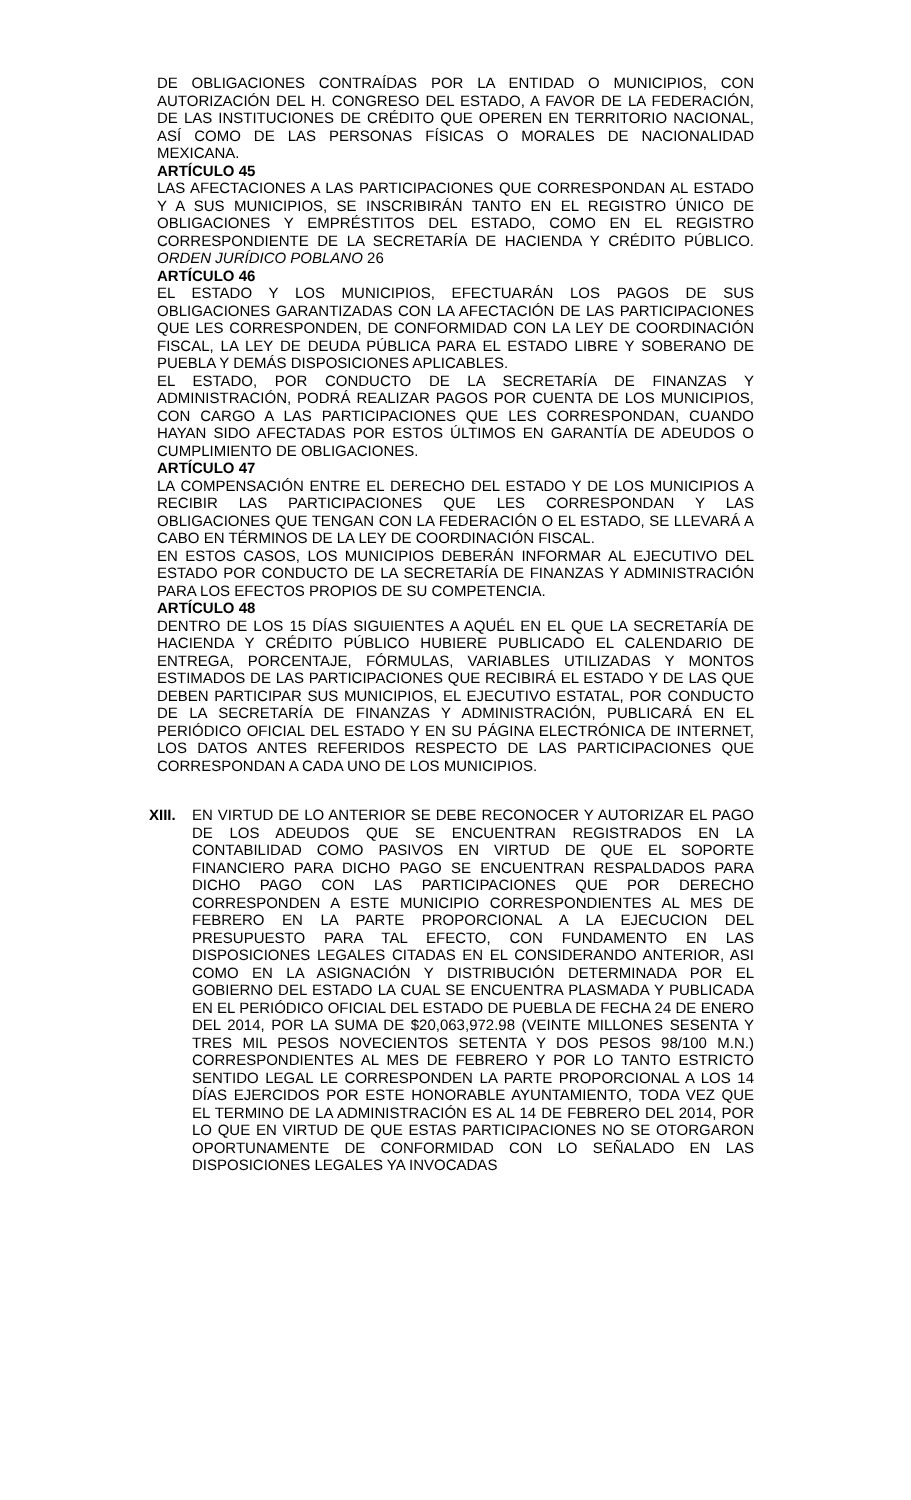DE OBLIGACIONES CONTRAÍDAS POR LA ENTIDAD O MUNICIPIOS, CON AUTORIZACIÓN DEL H. CONGRESO DEL ESTADO, A FAVOR DE LA FEDERACIÓN, DE LAS INSTITUCIONES DE CRÉDITO QUE OPEREN EN TERRITORIO NACIONAL, ASÍ COMO DE LAS PERSONAS FÍSICAS O MORALES DE NACIONALIDAD MEXICANA.
ARTÍCULO 45
LAS AFECTACIONES A LAS PARTICIPACIONES QUE CORRESPONDAN AL ESTADO Y A SUS MUNICIPIOS, SE INSCRIBIRÁN TANTO EN EL REGISTRO ÚNICO DE OBLIGACIONES Y EMPRÉSTITOS DEL ESTADO, COMO EN EL REGISTRO CORRESPONDIENTE DE LA SECRETARÍA DE HACIENDA Y CRÉDITO PÚBLICO. ORDEN JURÍDICO POBLANO 26
ARTÍCULO 46
EL ESTADO Y LOS MUNICIPIOS, EFECTUARÁN LOS PAGOS DE SUS OBLIGACIONES GARANTIZADAS CON LA AFECTACIÓN DE LAS PARTICIPACIONES QUE LES CORRESPONDEN, DE CONFORMIDAD CON LA LEY DE COORDINACIÓN FISCAL, LA LEY DE DEUDA PÚBLICA PARA EL ESTADO LIBRE Y SOBERANO DE PUEBLA Y DEMÁS DISPOSICIONES APLICABLES.
EL ESTADO, POR CONDUCTO DE LA SECRETARÍA DE FINANZAS Y ADMINISTRACIÓN, PODRÁ REALIZAR PAGOS POR CUENTA DE LOS MUNICIPIOS, CON CARGO A LAS PARTICIPACIONES QUE LES CORRESPONDAN, CUANDO HAYAN SIDO AFECTADAS POR ESTOS ÚLTIMOS EN GARANTÍA DE ADEUDOS O CUMPLIMIENTO DE OBLIGACIONES.
ARTÍCULO 47
LA COMPENSACIÓN ENTRE EL DERECHO DEL ESTADO Y DE LOS MUNICIPIOS A RECIBIR LAS PARTICIPACIONES QUE LES CORRESPONDAN Y LAS OBLIGACIONES QUE TENGAN CON LA FEDERACIÓN O EL ESTADO, SE LLEVARÁ A CABO EN TÉRMINOS DE LA LEY DE COORDINACIÓN FISCAL.
EN ESTOS CASOS, LOS MUNICIPIOS DEBERÁN INFORMAR AL EJECUTIVO DEL ESTADO POR CONDUCTO DE LA SECRETARÍA DE FINANZAS Y ADMINISTRACIÓN PARA LOS EFECTOS PROPIOS DE SU COMPETENCIA.
ARTÍCULO 48
DENTRO DE LOS 15 DÍAS SIGUIENTES A AQUÉL EN EL QUE LA SECRETARÍA DE HACIENDA Y CRÉDITO PÚBLICO HUBIERE PUBLICADO EL CALENDARIO DE ENTREGA, PORCENTAJE, FÓRMULAS, VARIABLES UTILIZADAS Y MONTOS ESTIMADOS DE LAS PARTICIPACIONES QUE RECIBIRÁ EL ESTADO Y DE LAS QUE DEBEN PARTICIPAR SUS MUNICIPIOS, EL EJECUTIVO ESTATAL, POR CONDUCTO DE LA SECRETARÍA DE FINANZAS Y ADMINISTRACIÓN, PUBLICARÁ EN EL PERIÓDICO OFICIAL DEL ESTADO Y EN SU PÁGINA ELECTRÓNICA DE INTERNET, LOS DATOS ANTES REFERIDOS RESPECTO DE LAS PARTICIPACIONES QUE CORRESPONDAN A CADA UNO DE LOS MUNICIPIOS.
XIII.
EN VIRTUD DE LO ANTERIOR SE DEBE RECONOCER Y AUTORIZAR EL PAGO DE LOS ADEUDOS QUE SE ENCUENTRAN REGISTRADOS EN LA CONTABILIDAD COMO PASIVOS EN VIRTUD DE QUE EL SOPORTE FINANCIERO PARA DICHO PAGO SE ENCUENTRAN RESPALDADOS PARA DICHO PAGO CON LAS PARTICIPACIONES QUE POR DERECHO CORRESPONDEN A ESTE MUNICIPIO CORRESPONDIENTES AL MES DE FEBRERO EN LA PARTE PROPORCIONAL A LA EJECUCION DEL PRESUPUESTO PARA TAL EFECTO, CON FUNDAMENTO EN LAS DISPOSICIONES LEGALES CITADAS EN EL CONSIDERANDO ANTERIOR, ASI COMO EN LA ASIGNACIÓN Y DISTRIBUCIÓN DETERMINADA POR EL GOBIERNO DEL ESTADO LA CUAL SE ENCUENTRA PLASMADA Y PUBLICADA EN EL PERIÓDICO OFICIAL DEL ESTADO DE PUEBLA DE FECHA 24 DE ENERO DEL 2014, POR LA SUMA DE $20,063,972.98 (VEINTE MILLONES SESENTA Y TRES MIL PESOS NOVECIENTOS SETENTA Y DOS PESOS 98/100 M.N.) CORRESPONDIENTES AL MES DE FEBRERO Y POR LO TANTO ESTRICTO SENTIDO LEGAL LE CORRESPONDEN LA PARTE PROPORCIONAL A LOS 14 DÍAS EJERCIDOS POR ESTE HONORABLE AYUNTAMIENTO, TODA VEZ QUE EL TERMINO DE LA ADMINISTRACIÓN ES AL 14 DE FEBRERO DEL 2014, POR LO QUE EN VIRTUD DE QUE ESTAS PARTICIPACIONES NO SE OTORGARON OPORTUNAMENTE DE CONFORMIDAD CON LO SEÑALADO EN LAS DISPOSICIONES LEGALES YA INVOCADAS